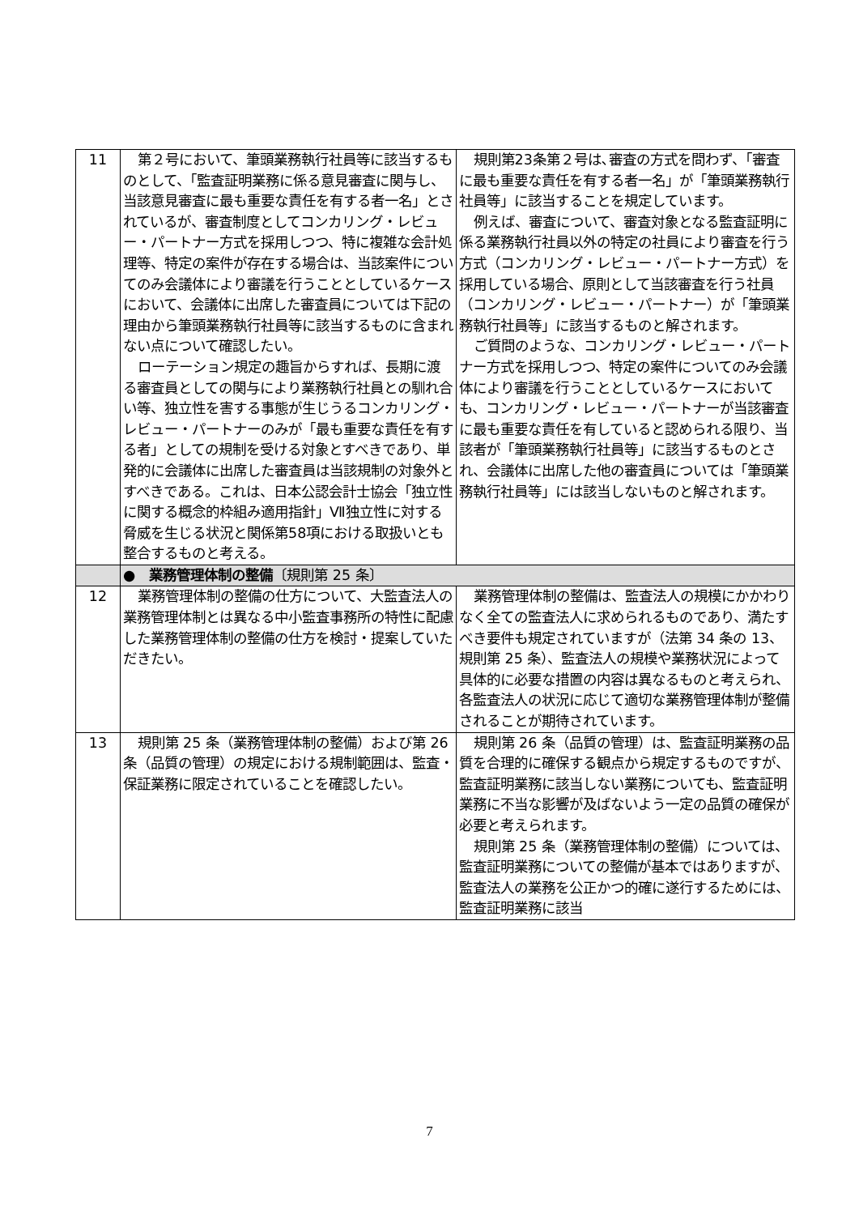| 11 | 第２号において、筆頭業務執行社員等に該当するものとして、「監査証明業務に係る意見審査に関与し、当該意見審査に最も重要な責任を有する者一名」とされているが、審査制度としてコンカリング・レビュー・パートナー方式を採用しつつ、特に複雑な会計処理等、特定の案件が存在する場合は、当該案件についてのみ会議体により審議を行うこととしているケースにおいて、会議体に出席した審査員については下記の理由から筆頭業務執行社員等に該当するものに含まれない点について確認したい。 ローテーション規定の趣旨からすれば、長期に渡る審査員としての関与により業務執行社員との馴れ合い等、独立性を害する事態が生じうるコンカリング・レビュー・パートナーのみが「最も重要な責任を有する者」としての規制を受ける対象とすべきであり、単発的に会議体に出席した審査員は当該規制の対象外とすべきである。これは、日本公認会計士協会「独立性に関する概念的枠組み適用指針」Ⅶ独立性に対する脅威を生じる状況と関係第58項における取扱いとも整合するものと考える。 | 規則第23条第２号は､審査の方式を問わず、「審査に最も重要な責任を有する者一名」が「筆頭業務執行社員等」に該当することを規定しています。 例えば、審査について、審査対象となる監査証明に係る業務執行社員以外の特定の社員により審査を行う方式（コンカリング・レビュー・パートナー方式）を採用している場合、原則として当該審査を行う社員（コンカリング・レビュー・パートナー）が「筆頭業務執行社員等」に該当するものと解されます。 ご質問のような、コンカリング・レビュー・パートナー方式を採用しつつ、特定の案件についてのみ会議体により審議を行うこととしているケースにおいても、コンカリング・レビュー・パートナーが当該審査に最も重要な責任を有していると認められる限り、当該者が「筆頭業務執行社員等」に該当するものとされ、会議体に出席した他の審査員については「筆頭業務執行社員等」には該当しないものと解されます。 |
| | ● 業務管理体制の整備 〔規則第 25 条〕 | |
| 12 | 業務管理体制の整備の仕方について、大監査法人の業務管理体制とは異なる中小監査事務所の特性に配慮した業務管理体制の整備の仕方を検討・提案していただきたい。 | 業務管理体制の整備は、監査法人の規模にかかわりなく全ての監査法人に求められるものであり、満たすべき要件も規定されていますが（法第 34 条の 13、規則第 25 条）、監査法人の規模や業務状況によって具体的に必要な措置の内容は異なるものと考えられ、各監査法人の状況に応じて適切な業務管理体制が整備されることが期待されています。 |
| 13 | 規則第 25 条（業務管理体制の整備）および第 26 条（品質の管理）の規定における規制範囲は、監査・保証業務に限定されていることを確認したい。 | 規則第 26 条（品質の管理）は、監査証明業務の品質を合理的に確保する観点から規定するものですが、監査証明業務に該当しない業務についても、監査証明業務に不当な影響が及ばないよう一定の品質の確保が必要と考えられます。 規則第 25 条（業務管理体制の整備）については、監査証明業務についての整備が基本ではありますが、監査法人の業務を公正かつ的確に遂行するためには、監査証明業務に該当 |
7